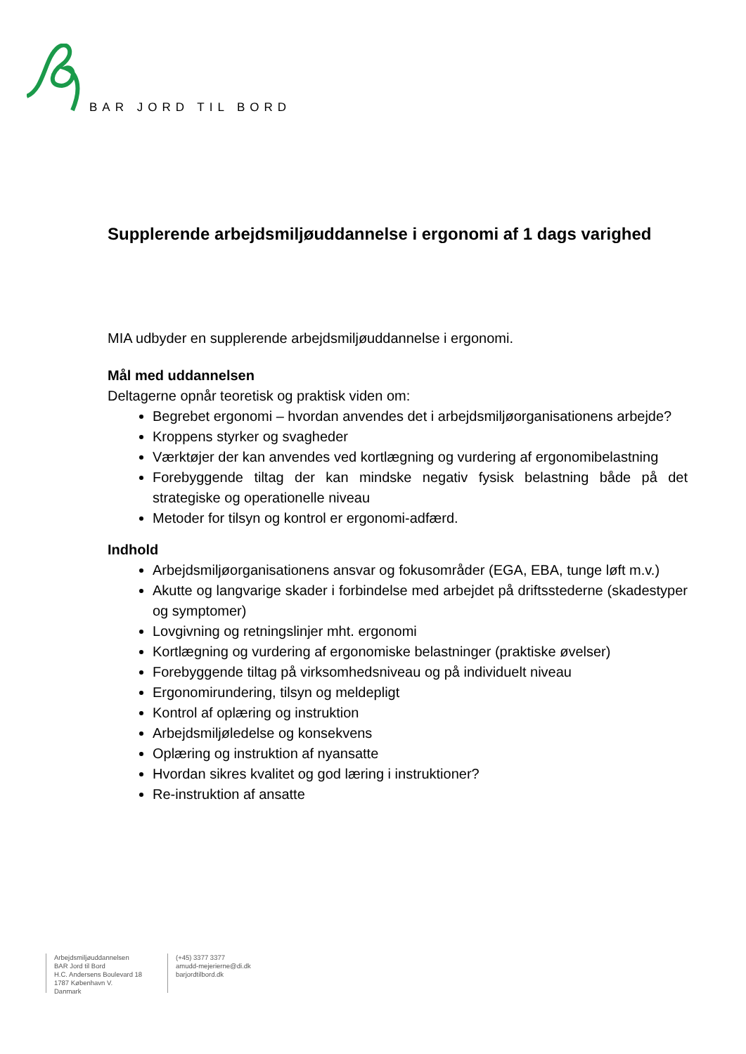BAR JORD TIL BORD
Supplerende arbejdsmiljøuddannelse i ergonomi af 1 dags varighed
MIA udbyder en supplerende arbejdsmiljøuddannelse i ergonomi.
Mål med uddannelsen
Deltagerne opnår teoretisk og praktisk viden om:
Begrebet ergonomi – hvordan anvendes det i arbejdsmiljøorganisationens arbejde?
Kroppens styrker og svagheder
Værktøjer der kan anvendes ved kortlægning og vurdering af ergonomibelastning
Forebyggende tiltag der kan mindske negativ fysisk belastning både på det strategiske og operationelle niveau
Metoder for tilsyn og kontrol er ergonomi-adfærd.
Indhold
Arbejdsmiljøorganisationens ansvar og fokusområder (EGA, EBA, tunge løft m.v.)
Akutte og langvarige skader i forbindelse med arbejdet på driftsstederne (skadestyper og symptomer)
Lovgivning og retningslinjer mht. ergonomi
Kortlægning og vurdering af ergonomiske belastninger (praktiske øvelser)
Forebyggende tiltag på virksomhedsniveau og på individuelt niveau
Ergonomirundering, tilsyn og meldepligt
Kontrol af oplæring og instruktion
Arbejdsmiljøledelse og konsekvens
Oplæring og instruktion af nyansatte
Hvordan sikres kvalitet og god læring i instruktioner?
Re-instruktion af ansatte
Arbejdsmiljøuddannelsen
BAR Jord til Bord
H.C. Andersens Boulevard 18
1787 København V.
Danmark
(+45) 3377 3377
amudd-mejerierne@di.dk
barjordtilbord.dk